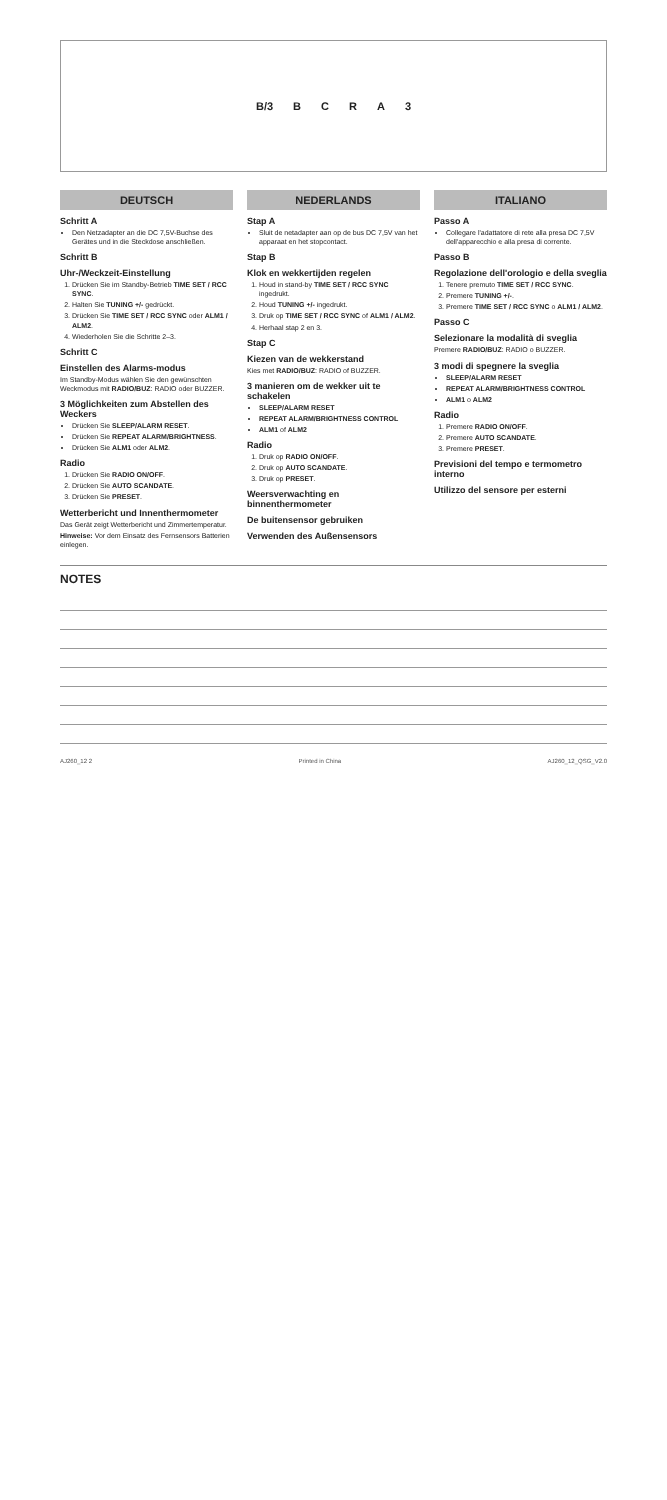B/3 BCRA 3
DEUTSCH
Schritt A
Den Netzadapter an die DC 7,5V-Buchse des Gerätes und in die Steckdose anschließen.
Schritt B
Uhr-/Weckzeit-Einstellung
1. Drücken Sie im Standby-Betrieb TIME SET / RCC SYNC.
2. Halten Sie TUNING +/- gedrückt.
3. Drücken Sie TIME SET / RCC SYNC oder ALM1 / ALM2.
4. Wiederholen Sie die Schritte 2–3.
Schritt C
Einstellen des Alarms-modus
Im Standby-Modus wählen Sie den gewünschten Weckmodus mit RADIO/BUZ: RADIO oder BUZZER.
3 Möglichkeiten zum Abstellen des Weckers
Drücken Sie SLEEP/ALARM RESET.
Drücken Sie REPEAT ALARM/BRIGHTNESS.
Drücken Sie ALM1 oder ALM2.
Radio
1. Drücken Sie RADIO ON/OFF.
2. Drücken Sie AUTO SCANDATE.
3. Drücken Sie PRESET.
Wetterbericht und Innenthermometer
Das Gerät zeigt Wetterbericht und Zimmertemperatur.
Hinweise: Vor dem Einsatz des Fernsensors Batterien einlegen.
NEDERLANDS
Stap A
Sluit de netadapter aan op de bus DC 7,5V van het apparaat en het stopcontact.
Stap B
Klok en wekkertijden regelen
1. Houd in stand-by TIME SET / RCC SYNC ingedrukt.
2. Houd TUNING +/- ingedrukt.
3. Druk op TIME SET / RCC SYNC of ALM1 / ALM2.
4. Herhaal stap 2 en 3.
Stap C
Kiezen van de wekkerstand
Kies met RADIO/BUZ: RADIO of BUZZER.
3 manieren om de wekker uit te schakelen
SLEEP/ALARM RESET
REPEAT ALARM/BRIGHTNESS CONTROL
ALM1 of ALM2
Radio
1. Druk op RADIO ON/OFF.
2. Druk op AUTO SCANDATE.
3. Druk op PRESET.
Weersverwachting en binnenthermometer
De buitensensor gebruiken
Verwenden des Außensensors
ITALIANO
Passo A
Collegare l'adattatore di rete alla presa DC 7,5V dell'apparecchio e alla presa di corrente.
Passo B
Regolazione dell'orologio e della sveglia
1. Tenere premuto TIME SET / RCC SYNC.
2. Premere TUNING +/-.
3. Premere TIME SET / RCC SYNC o ALM1 / ALM2.
Passo C
Selezionare la modalità di sveglia
Premere RADIO/BUZ: RADIO o BUZZER.
3 modi di spegnere la sveglia
SLEEP/ALARM RESET
REPEAT ALARM/BRIGHTNESS CONTROL
ALM1 o ALM2
Radio
1. Premere RADIO ON/OFF.
2. Premere AUTO SCANDATE.
3. Premere PRESET.
Previsioni del tempo e termometro interno
Utilizzo del sensore per esterni
NOTES
AJ260_12 2 Printed in China AJ260_12_QSG_V2.0